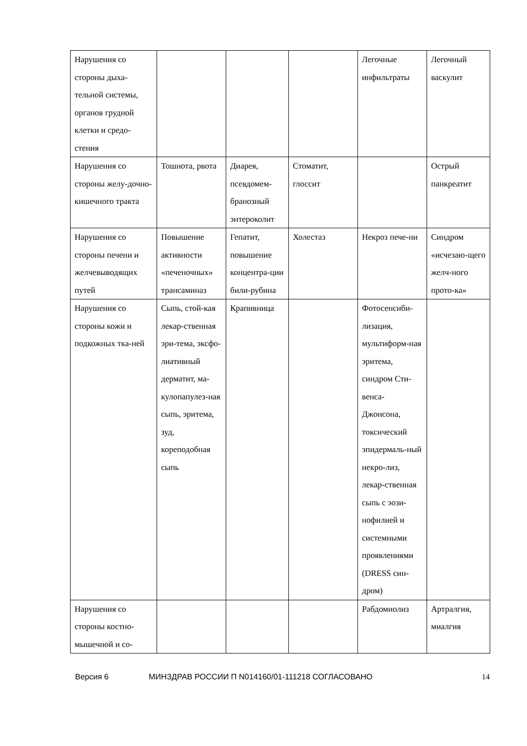| Нарушения со стороны дыха-тельной системы, органов грудной клетки и средо-стения | | | | Легочные инфильтраты | Легочный васкулит |
| Нарушения со стороны желу-дочно-кишечного тракта | Тошнота, рвота | Диарея, псевдомем-бранозный энтероколит | Стоматит, глоссит | | Острый панкреатит |
| Нарушения со стороны печени и желчевыводящих путей | Повышение активности «печеночных» трансаминаз | Гепатит, повышение концентра-ции били-рубина | Холестаз | Некроз пече-ни | Синдром «исчезаю-щего желч-ного прото-ка» |
| Нарушения со стороны кожи и подкожных тка-ней | Сыпь, стой-кая лекар-ственная эри-тема, эксфо-лиативный дерматит, ма-кулопапулез-ная сыпь, эритема, зуд, кореподобная сыпь | Крапивница | | Фотосенсиби-лизация, мультиформ-ная эритема, синдром Сти-венса-Джонсона, токсический эпидермаль-ный некро-лиз, лекар-ственная сыпь с эози-нофилией и системными проявлениями (DRESS син-дром) | |
| Нарушения со стороны костно-мышечной и со- | | | | Рабдомиолиз | Артралгия, миалгия |
Версия 6 МИНЗДРАВ РОССИИ П N014160/01-111218 СОГЛАСОВАНО 14